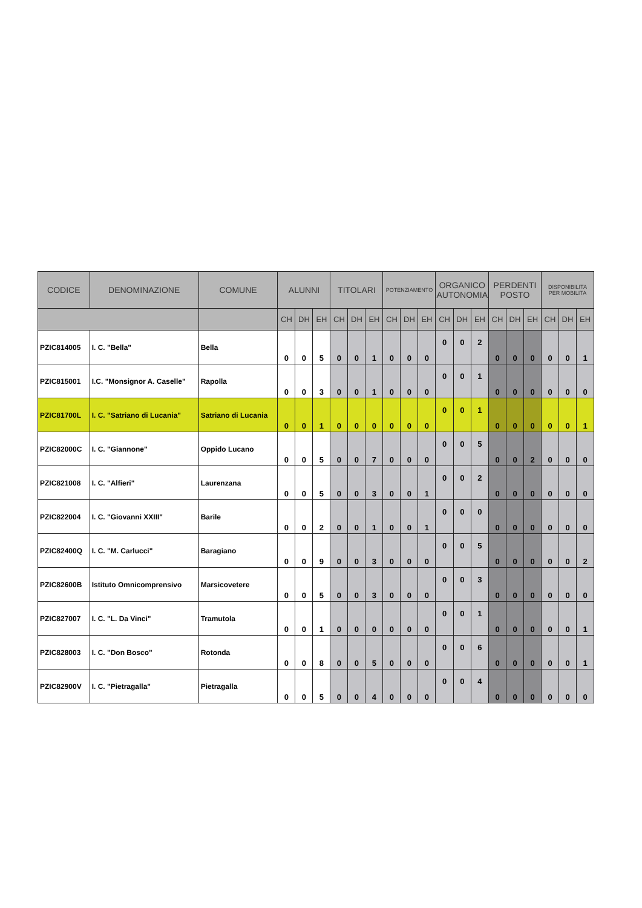| CODICE | DENOMINAZIONE | COMUNE | ALUNNI | | | TITOLARI | | | POTENZIAMENTO | | | ORGANICO AUTONOMIA | | | PERDENTI POSTO | | | DISPONIBILITA PER MOBILITA | | |
| --- | --- | --- | --- | --- | --- | --- | --- | --- | --- | --- | --- | --- | --- | --- | --- | --- | --- | --- | --- | --- |
| | | | CH | DH | EH | CH | DH | EH | CH | DH | EH | CH | DH | EH | CH | DH | EH | CH | DH | EH |
| PZIC814005 | I. C. "Bella" | Bella | 0 | 0 | 5 | 0 | 0 | 1 | 0 | 0 | 0 | 0 | 0 | 2 | 0 | 0 | 0 | 0 | 0 | 1 |
| PZIC815001 | I.C. "Monsignor A. Caselle" | Rapolla | 0 | 0 | 3 | 0 | 0 | 1 | 0 | 0 | 0 | 0 | 0 | 1 | 0 | 0 | 0 | 0 | 0 | 0 |
| PZIC81700L | I. C. "Satriano di Lucania" | Satriano di Lucania | 0 | 0 | 1 | 0 | 0 | 0 | 0 | 0 | 0 | 0 | 0 | 1 | 0 | 0 | 0 | 0 | 0 | 1 |
| PZIC82000C | I. C. "Giannone" | Oppido Lucano | 0 | 0 | 5 | 0 | 0 | 7 | 0 | 0 | 0 | 0 | 0 | 5 | 0 | 0 | 2 | 0 | 0 | 0 |
| PZIC821008 | I. C. "Alfieri" | Laurenzana | 0 | 0 | 5 | 0 | 0 | 3 | 0 | 0 | 1 | 0 | 0 | 2 | 0 | 0 | 0 | 0 | 0 | 0 |
| PZIC822004 | I. C. "Giovanni XXIII" | Barile | 0 | 0 | 2 | 0 | 0 | 1 | 0 | 0 | 1 | 0 | 0 | 0 | 0 | 0 | 0 | 0 | 0 | 0 |
| PZIC82400Q | I. C. "M. Carlucci" | Baragiano | 0 | 0 | 9 | 0 | 0 | 3 | 0 | 0 | 0 | 0 | 0 | 5 | 0 | 0 | 0 | 0 | 0 | 2 |
| PZIC82600B | Istituto Omnicomprensivo | Marsicovetere | 0 | 0 | 5 | 0 | 0 | 3 | 0 | 0 | 0 | 0 | 0 | 3 | 0 | 0 | 0 | 0 | 0 | 0 |
| PZIC827007 | I. C. "L. Da Vinci" | Tramutola | 0 | 0 | 1 | 0 | 0 | 0 | 0 | 0 | 0 | 0 | 0 | 1 | 0 | 0 | 0 | 0 | 0 | 1 |
| PZIC828003 | I. C. "Don Bosco" | Rotonda | 0 | 0 | 8 | 0 | 0 | 5 | 0 | 0 | 0 | 0 | 0 | 6 | 0 | 0 | 0 | 0 | 0 | 1 |
| PZIC82900V | I. C. "Pietragalla" | Pietragalla | 0 | 0 | 5 | 0 | 0 | 4 | 0 | 0 | 0 | 0 | 0 | 4 | 0 | 0 | 0 | 0 | 0 | 0 |